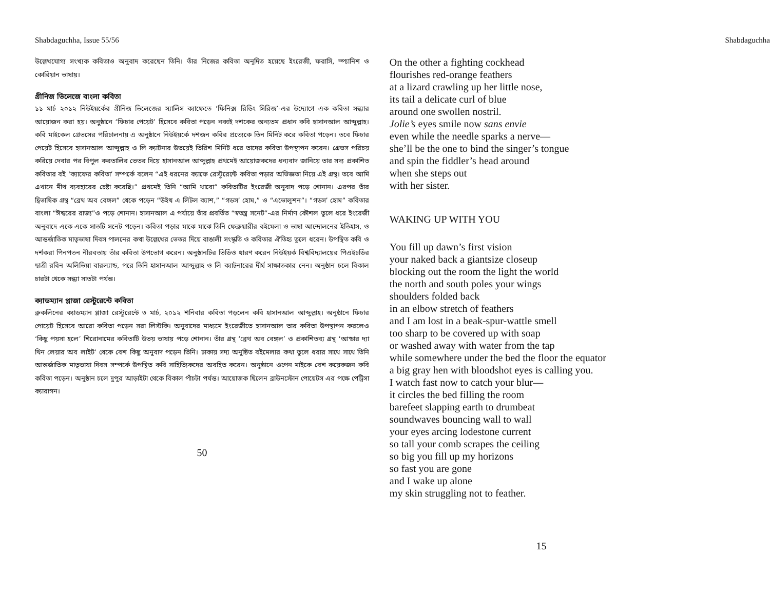Shabdaguchha, Issue 55/56
উল্লেখযোগ্য সংখ্যক কবিতাও অনুবাদ করেছেন তিনি। তাঁর নিজের কবিতা অনূদিত হয়েছে ইংরেজী, ফরাসি, স্প্যানিশ ও কোরিয়ান ভাষায়।
গ্রীনিজ ভিলেজে বাংলা কবিতা
১১ মার্চ ২০১২ নিউইয়র্কের গ্রীনিজ ভিলেজের স্যালিস ক্যাফেতে ‘ফিনিক্স রিডিং সিরিজ’-এর উদ্যোগে এক কবিতা সন্ধ্যার আয়োজন করা হয়। অনুষ্ঠানে ‘ফিচার পেয়েট’ হিসেবে কবিতা পড়েন নব্বই দশকের অন্যতম প্রধান কবি হাসানআল আব্দুল্লাহ। কবি মাইকেল গ্রেভসের পরিচালনায় এ অনুষ্ঠানে নিউইয়র্কে দশজন কবির প্রত্যেকে তিন মিনিট করে কবিতা পড়েন। তবে ফিচার পেয়েট হিসেবে হাসানআল আব্দুল্লাহ ও লি ক্যাটনার উভয়েই তিরিশ মিনিট ধরে তাদের কবিতা উপস্থাপন করেন। গ্রেভস পরিচয় করিয়ে দেবার পর বিপুল করতালির ভেতর দিয়ে হাসানআল আব্দুল্লাহ প্রথমেই আয়োজকদের ধন্যবাদ জানিয়ে তার সদ্য প্রকাশিত কবিতার বই ‘ক্যাফের কবিতা’ সম্পর্কে বলেন “এই ধরনের ক্যাফে রেস্টুরেন্টে কবিতা পড়ার অভিজ্ঞতা নিয়ে এই গ্রন্থ। তবে আমি এখানে মীথ ব্যবহারের চেষ্টা করেছি।” প্রথমেই তিনি “আমি খাবো” কবিতাটির ইংরেজী অনুবাদ পড়ে শোনান। এরপর তাঁর দ্বিভাষিক গ্রন্থ “ব্রেথ অব বেঙ্গল” থেকে পড়েন “উইথ এ লিটল ক্যাশ,” “গডস’ হোম,” ও “এভোলুশন”। “গডস’ হোম” কবিতার বাংলা “ঈশ্বরের রাজ্য”ও পড়ে শোনান। হাসানআল এ পর্যায়ে তাঁর প্রবর্তিত “স্বতন্ত্র সনেট”-এর নির্মাণ কৌশল তুলে ধরে ইংরেজী অনুবাদে একে একে সাতটি সনেট পড়েন। কবিতা পড়ার মাঝে মাঝে তিনি ফেব্রুয়ারীর বইমেলা ও ভাষা আন্দোলনের ইতিহাস, ও আন্তর্জাতিক মাতৃভাষা দিবস পালনের কথা উল্লেখের ভেতর দিয়ে বাঙালী সংস্কৃতি ও কবিতার ঐতিহ্য তুলে ধরেন। উপস্থিত কবি ও দর্শকরা পিনপতন নীরবতায় তাঁর কবিতা উপভোগ করেন। অনুষ্ঠানটির ভিডিও ধারণ করেন নিউইয়র্ক বিশ্ববিদ্যালয়ের পিএইচডির ছাত্রী রবিন অলিভিয়া বারল্যান্ড, পরে তিনি হাসানআল আব্দুল্লাহ ও লি ক্যাটনারের দীর্ঘ সাক্ষাতকার নেন। অনুষ্ঠান চলে বিকাল চারটা থেকে সন্ধ্যা সাতটা পর্যন্ত।
ক্যাডম্যান প্লাজা রেস্টুরেন্টে কবিতা
ব্রুকলিনের ক্যাডম্যান প্লাজা রেস্টুরেন্টে ৩ মার্চ, ২০১২ শনিবার কবিতা পড়লেন কবি হাসানআল আব্দুল্লাহ। অনুষ্ঠানে ফিচার পোয়েট হিসেবে আরো কবিতা পড়েন সরা লিস্টকি। অনুবাদের মাধ্যমে ইংরেজীতে হাসানআল তার কবিতা উপস্থাপন করলেও ‘কিছু পয়সা হলে’ শিরোনামের কবিতাটি উভয় ভাষায় পড়ে শোনান। তাঁর গ্রন্থ ‘ব্রেথ অব বেঙ্গল’ ও প্রকাশিতব্য গ্রন্থ ‘আন্ডার দ্যা থিন লেয়ার অব লাইট’ থেকে বেশ কিছু অনুবাদ পড়েন তিনি। ঢাকায় সদ্য অনুষ্ঠিত বইমেলার কথা তুলে ধরার সাথে সাথে তিনি আন্তর্জাতিক মাতৃভাষা দিবস সম্পর্কে উপস্থিত কবি সাহিত্যিকদের অবহিত করেন। অনুষ্ঠানে ওপেন মাইকে বেশ কয়েকজন কবি কবিতা পড়েন। অনুষ্ঠান চলে দুপুর আড়াইটা থেকে বিকাল পাঁচটা পর্যন্ত। আয়োজক ছিলেন ব্রাউনস্টোন পোয়েটস এর পক্ষে পেট্রিসা ক্যারাগন।
50
Shabdaguchha
On the other a fighting cockhead
flourishes red-orange feathers
at a lizard crawling up her little nose,
its tail a delicate curl of blue
around one swollen nostril.
Jolie’s eyes smile now sans envie
even while the needle sparks a nerve—
she’ll be the one to bind the singer’s tongue
and spin the fiddler’s head around
when she steps out
with her sister.
WAKING UP WITH YOU
You fill up dawn’s first vision
your naked back a giantsize closeup
blocking out the room the light the world
the north and south poles your wings
shoulders folded back
in an elbow stretch of feathers
and I am lost in a beak-spur-wattle smell
too sharp to be covered up with soap
or washed away with water from the tap
while somewhere under the bed the floor the equator
a big gray hen with bloodshot eyes is calling you.
I watch fast now to catch your blur—
it circles the bed filling the room
barefeet slapping earth to drumbeat
soundwaves bouncing wall to wall
your eyes arcing lodestone current
so tall your comb scrapes the ceiling
so big you fill up my horizons
so fast you are gone
and I wake up alone
my skin struggling not to feather.
15